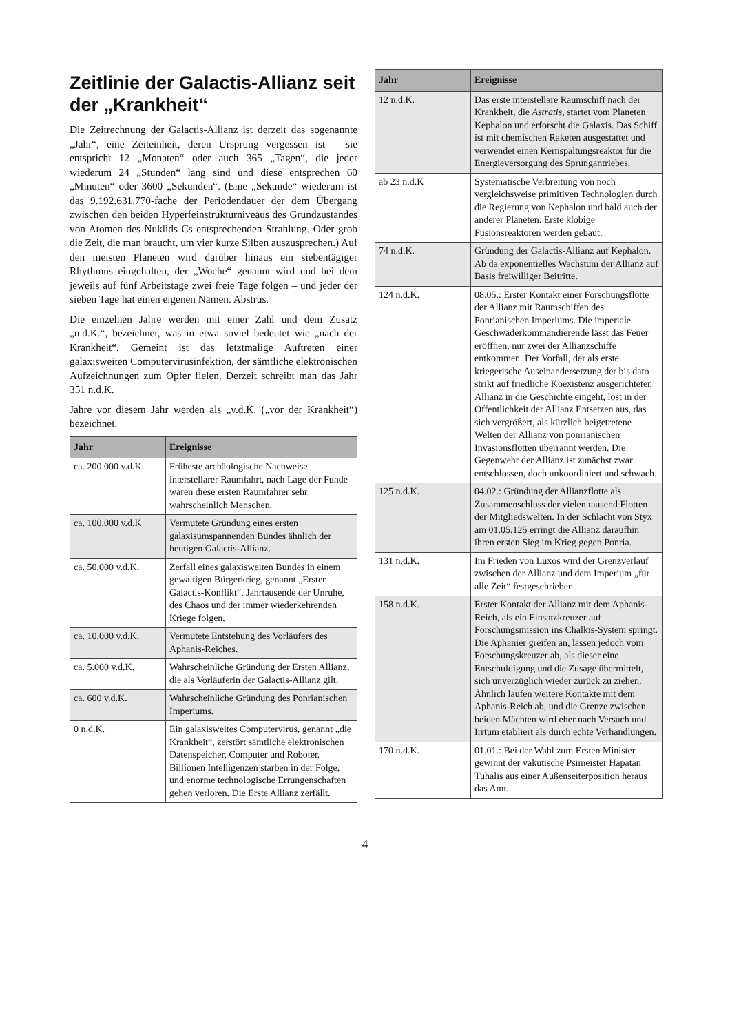Zeitlinie der Galactis-Allianz seit der „Krankheit“
Die Zeitrechnung der Galactis-Allianz ist derzeit das sogenannte „Jahr“, eine Zeiteinheit, deren Ursprung vergessen ist – sie entspricht 12 „Monaten“ oder auch 365 „Tagen“, die jeder wiederum 24 „Stunden“ lang sind und diese entsprechen 60 „Minuten“ oder 3600 „Sekunden“. (Eine „Sekunde“ wiederum ist das 9.192.631.770-fache der Periodendauer der dem Übergang zwischen den beiden Hyperfeinstrukturniveaus des Grundzustandes von Atomen des Nuklids Cs entsprechenden Strahlung. Oder grob die Zeit, die man braucht, um vier kurze Silben auszusprechen.) Auf den meisten Planeten wird darüber hinaus ein siebentägiger Rhythmus eingehalten, der „Woche“ genannt wird und bei dem jeweils auf fünf Arbeitstage zwei freie Tage folgen – und jeder der sieben Tage hat einen eigenen Namen. Abstrus.
Die einzelnen Jahre werden mit einer Zahl und dem Zusatz „n.d.K.“, bezeichnet, was in etwa soviel bedeutet wie „nach der Krankheit“. Gemeint ist das letztmalige Auftreten einer galaxisweiten Computervirusinfektion, der sämtliche elektronischen Aufzeichnungen zum Opfer fielen. Derzeit schreibt man das Jahr 351 n.d.K.
Jahre vor diesem Jahr werden als „v.d.K. („vor der Krankheit“) bezeichnet.
| Jahr | Ereignisse |
| --- | --- |
| ca. 200.000 v.d.K. | Früheste archäologische Nachweise interstellarer Raumfahrt, nach Lage der Funde waren diese ersten Raumfahrer sehr wahrscheinlich Menschen. |
| ca. 100.000 v.d.K | Vermutete Gründung eines ersten galaxisumspannenden Bundes ähnlich der heutigen Galactis-Allianz. |
| ca. 50.000 v.d.K. | Zerfall eines galaxisweiten Bundes in einem gewaltigen Bürgerkrieg, genannt „Erster Galactis-Konflikt“. Jahrtausende der Unruhe, des Chaos und der immer wiederkehrenden Kriege folgen. |
| ca. 10.000 v.d.K. | Vermutete Entstehung des Vorläufers des Aphanis-Reiches. |
| ca. 5.000 v.d.K. | Wahrscheinliche Gründung der Ersten Allianz, die als Vorläuferin der Galactis-Allianz gilt. |
| ca. 600 v.d.K. | Wahrscheinliche Gründung des Ponrianischen Imperiums. |
| 0 n.d.K. | Ein galaxisweites Computervirus, genannt „die Krankheit“, zerstört sämtliche elektronischen Datenspeicher, Computer und Roboter. Billionen Intelligenzen starben in der Folge, und enorme technologische Errungenschaften gehen verloren. Die Erste Allianz zerfällt. |
| Jahr | Ereignisse |
| --- | --- |
| 12 n.d.K. | Das erste interstellare Raumschiff nach der Krankheit, die Astratis, startet vom Planeten Kephalon und erforscht die Galaxis. Das Schiff ist mit chemischen Raketen ausgestattet und verwendet einen Kernspaltungsreaktor für die Energieversorgung des Sprungantriebes. |
| ab 23 n.d.K | Systematische Verbreitung von noch vergleichsweise primitiven Technologien durch die Regierung von Kephalon und bald auch der anderer Planeten. Erste klobige Fusionsreaktoren werden gebaut. |
| 74 n.d.K. | Gründung der Galactis-Allianz auf Kephalon. Ab da exponentielles Wachstum der Allianz auf Basis freiwilliger Beitritte. |
| 124 n.d.K. | 08.05.: Erster Kontakt einer Forschungsflotte der Allianz mit Raumschiffen des Ponrianischen Imperiums. Die imperiale Geschwaderkommandierende lässt das Feuer eröffnen, nur zwei der Allianzschiffe entkommen. Der Vorfall, der als erste kriegerische Auseinandersetzung der bis dato strikt auf friedliche Koexistenz ausgerichteten Allianz in die Geschichte eingeht, löst in der Öffentlichkeit der Allianz Entsetzen aus, das sich vergrößert, als kürzlich beigetretene Welten der Allianz von ponrianischen Invasionsflotten überrannt werden. Die Gegenwehr der Allianz ist zunächst zwar entschlossen, doch unkoordiniert und schwach. |
| 125 n.d.K. | 04.02.: Gründung der Allianzflotte als Zusammenschluss der vielen tausend Flotten der Mitgliedswelten. In der Schlacht von Styx am 01.05.125 erringt die Allianz daraufhin ihren ersten Sieg im Krieg gegen Ponria. |
| 131 n.d.K. | Im Frieden von Luxos wird der Grenzverlauf zwischen der Allianz und dem Imperium „für alle Zeit“ festgeschrieben. |
| 158 n.d.K. | Erster Kontakt der Allianz mit dem Aphanis-Reich, als ein Einsatzkreuzer auf Forschungsmission ins Chalkis-System springt. Die Aphanier greifen an, lassen jedoch vom Forschungskreuzer ab, als dieser eine Entschuldigung und die Zusage übermittelt, sich unverzüglich wieder zurück zu ziehen. Ähnlich laufen weitere Kontakte mit dem Aphanis-Reich ab, und die Grenze zwischen beiden Mächten wird eher nach Versuch und Irrtum etabliert als durch echte Verhandlungen. |
| 170 n.d.K. | 01.01.: Bei der Wahl zum Ersten Minister gewinnt der vakutische Psimeister Hapatan Tuhalis aus einer Außenseiterposition heraus das Amt. |
4